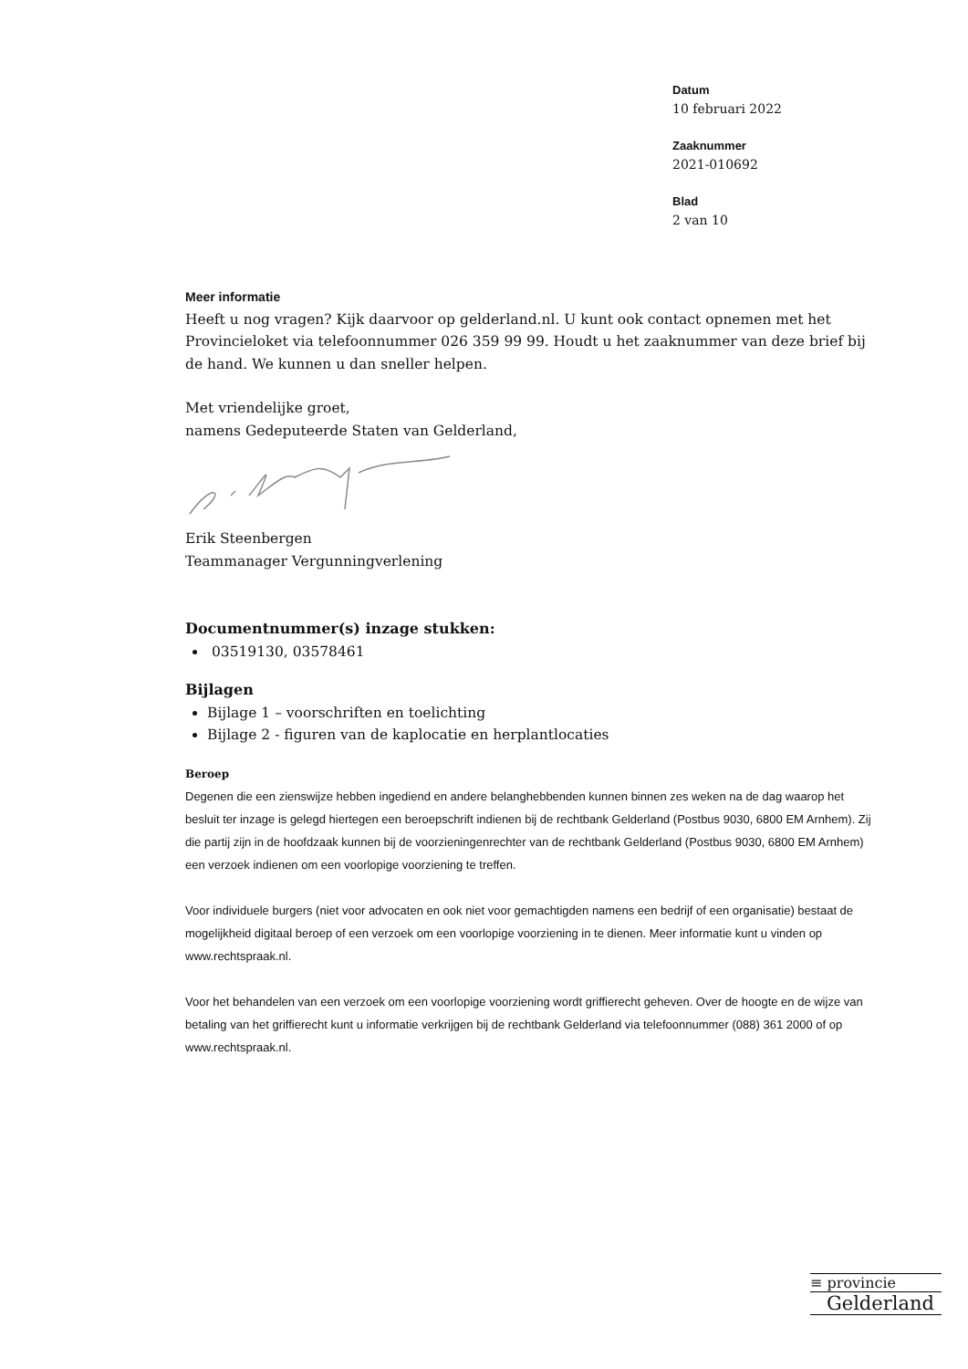Datum
10 februari 2022
Zaaknummer
2021-010692
Blad
2 van 10
Meer informatie
Heeft u nog vragen? Kijk daarvoor op gelderland.nl. U kunt ook contact opnemen met het Provincieloket via telefoonnummer 026 359 99 99. Houdt u het zaaknummer van deze brief bij de hand. We kunnen u dan sneller helpen.
Met vriendelijke groet,
namens Gedeputeerde Staten van Gelderland,
Erik Steenbergen
Teammanager Vergunningverlening
Documentnummer(s) inzage stukken:
03519130, 03578461
Bijlagen
Bijlage 1 – voorschriften en toelichting
Bijlage 2 - figuren van de kaplocatie en herplantlocaties
Beroep
Degenen die een zienswijze hebben ingediend en andere belanghebbenden kunnen binnen zes weken na de dag waarop het besluit ter inzage is gelegd hiertegen een beroepschrift indienen bij de rechtbank Gelderland (Postbus 9030, 6800 EM Arnhem). Zij die partij zijn in de hoofdzaak kunnen bij de voorzieningenrechter van de rechtbank Gelderland (Postbus 9030, 6800 EM Arnhem) een verzoek indienen om een voorlopige voorziening te treffen.
Voor individuele burgers (niet voor advocaten en ook niet voor gemachtigden namens een bedrijf of een organisatie) bestaat de mogelijkheid digitaal beroep of een verzoek om een voorlopige voorziening in te dienen. Meer informatie kunt u vinden op www.rechtspraak.nl.
Voor het behandelen van een verzoek om een voorlopige voorziening wordt griffierecht geheven. Over de hoogte en de wijze van betaling van het griffierecht kunt u informatie verkrijgen bij de rechtbank Gelderland via telefoonnummer (088) 361 2000 of op www.rechtspraak.nl.
≡ provincie
Gelderland